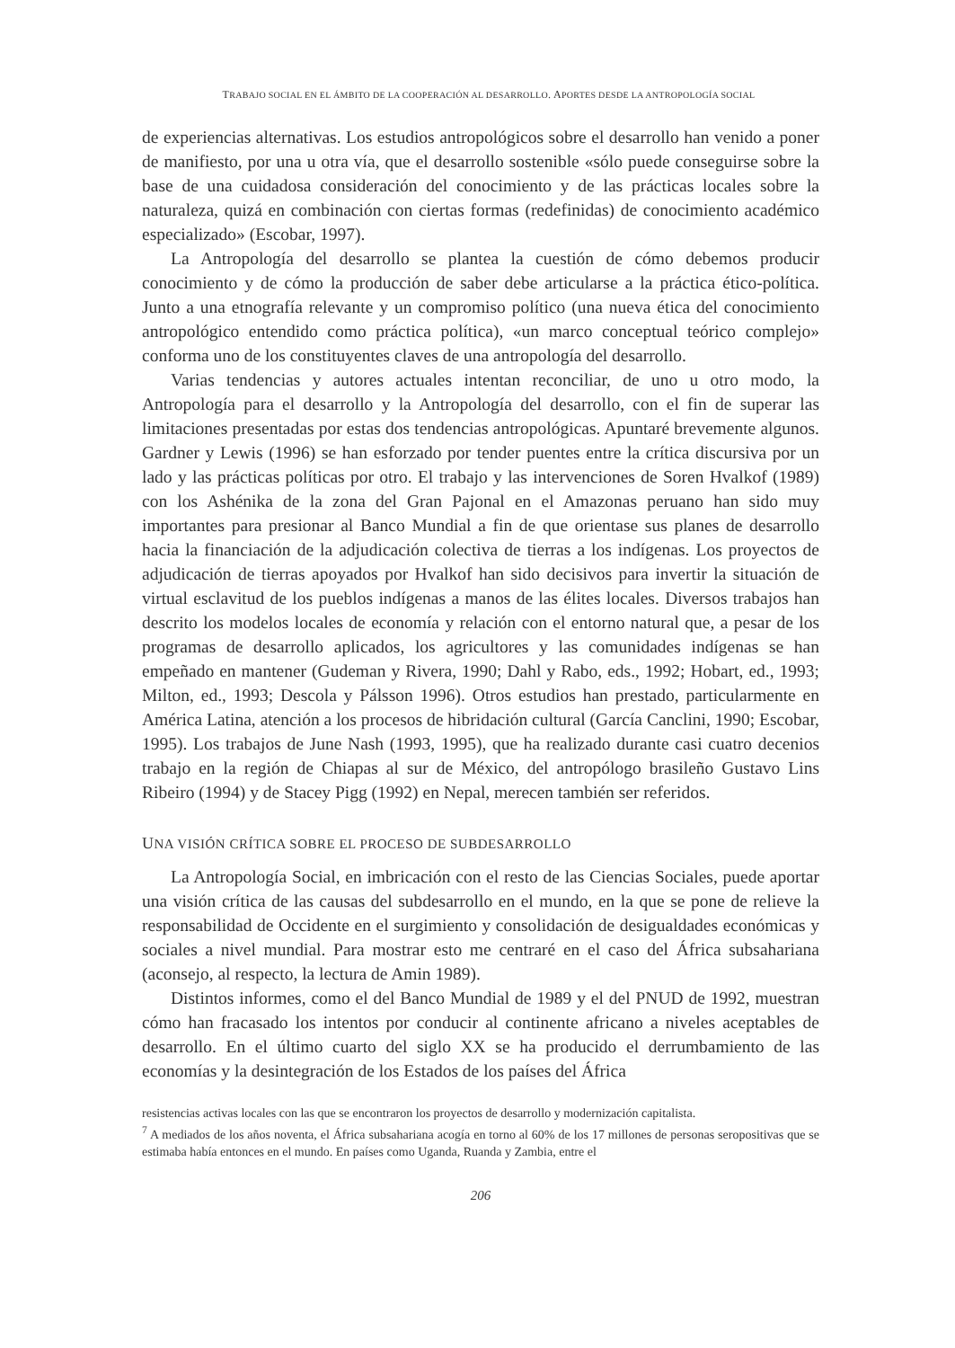TRABAJO SOCIAL EN EL ÁMBITO DE LA COOPERACIÓN AL DESARROLLO. APORTES DESDE LA ANTROPOLOGÍA SOCIAL
de experiencias alternativas. Los estudios antropológicos sobre el desarrollo han venido a poner de manifiesto, por una u otra vía, que el desarrollo sostenible «sólo puede conseguirse sobre la base de una cuidadosa consideración del conocimiento y de las prácticas locales sobre la naturaleza, quizá en combinación con ciertas formas (redefinidas) de conocimiento académico especializado» (Escobar, 1997).
La Antropología del desarrollo se plantea la cuestión de cómo debemos producir conocimiento y de cómo la producción de saber debe articularse a la práctica ético-política. Junto a una etnografía relevante y un compromiso político (una nueva ética del conocimiento antropológico entendido como práctica política), «un marco conceptual teórico complejo» conforma uno de los constituyentes claves de una antropología del desarrollo.
Varias tendencias y autores actuales intentan reconciliar, de uno u otro modo, la Antropología para el desarrollo y la Antropología del desarrollo, con el fin de superar las limitaciones presentadas por estas dos tendencias antropológicas. Apuntaré brevemente algunos. Gardner y Lewis (1996) se han esforzado por tender puentes entre la crítica discursiva por un lado y las prácticas políticas por otro. El trabajo y las intervenciones de Soren Hvalkof (1989) con los Ashénika de la zona del Gran Pajonal en el Amazonas peruano han sido muy importantes para presionar al Banco Mundial a fin de que orientase sus planes de desarrollo hacia la financiación de la adjudicación colectiva de tierras a los indígenas. Los proyectos de adjudicación de tierras apoyados por Hvalkof han sido decisivos para invertir la situación de virtual esclavitud de los pueblos indígenas a manos de las élites locales. Diversos trabajos han descrito los modelos locales de economía y relación con el entorno natural que, a pesar de los programas de desarrollo aplicados, los agricultores y las comunidades indígenas se han empeñado en mantener (Gudeman y Rivera, 1990; Dahl y Rabo, eds., 1992; Hobart, ed., 1993; Milton, ed., 1993; Descola y Pálsson 1996). Otros estudios han prestado, particularmente en América Latina, atención a los procesos de hibridación cultural (García Canclini, 1990; Escobar, 1995). Los trabajos de June Nash (1993, 1995), que ha realizado durante casi cuatro decenios trabajo en la región de Chiapas al sur de México, del antropólogo brasileño Gustavo Lins Ribeiro (1994) y de Stacey Pigg (1992) en Nepal, merecen también ser referidos.
UNA VISIÓN CRÍTICA SOBRE EL PROCESO DE SUBDESARROLLO
La Antropología Social, en imbricación con el resto de las Ciencias Sociales, puede aportar una visión crítica de las causas del subdesarrollo en el mundo, en la que se pone de relieve la responsabilidad de Occidente en el surgimiento y consolidación de desigualdades económicas y sociales a nivel mundial. Para mostrar esto me centraré en el caso del África subsahariana (aconsejo, al respecto, la lectura de Amin 1989).
Distintos informes, como el del Banco Mundial de 1989 y el del PNUD de 1992, muestran cómo han fracasado los intentos por conducir al continente africano a niveles aceptables de desarrollo. En el último cuarto del siglo XX se ha producido el derrumbamiento de las economías y la desintegración de los Estados de los países del África
resistencias activas locales con las que se encontraron los proyectos de desarrollo y modernización capitalista.
<sup>7</sup> A mediados de los años noventa, el África subsahariana acogía en torno al 60% de los 17 millones de personas seropositivas que se estimaba había entonces en el mundo. En países como Uganda, Ruanda y Zambia, entre el
206